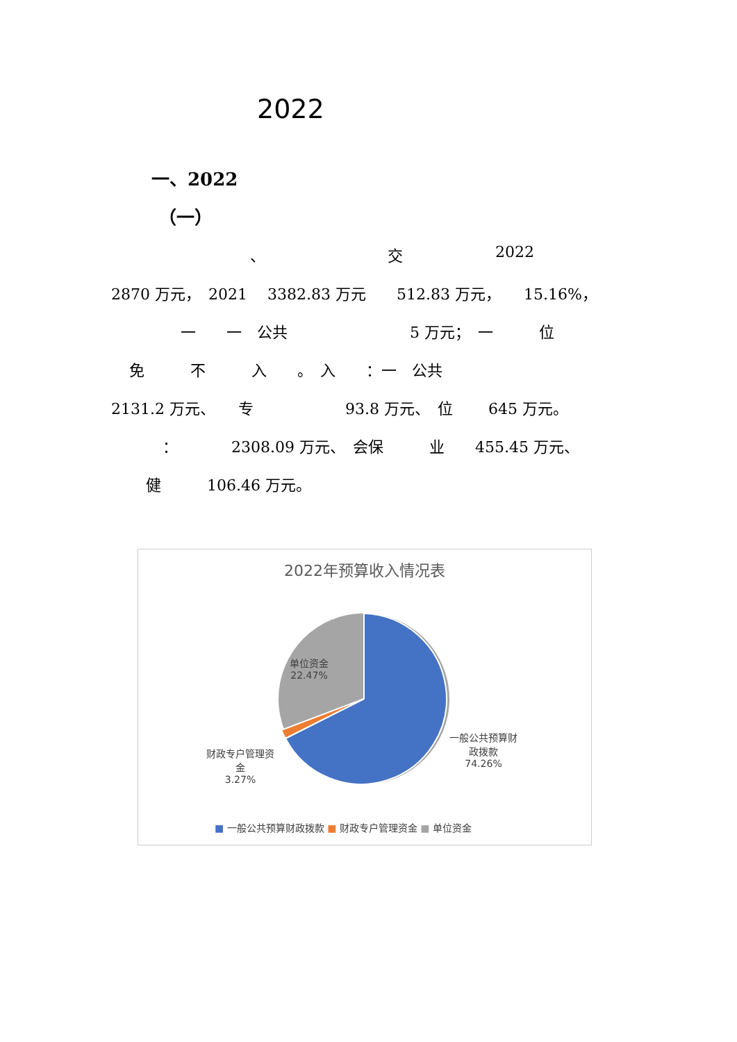2022
一、2022
（一）
、 交 2022
2870 万元，　2021　 3382.83 万元　　512.83 万元，　　15.16%，
一　　一　公共　　　　　　　　5 万元；　一　　　位
免　　　不　　　入　　。　入　　：一　公共
2131.2 万元、　　专　　　　　　93.8 万元、　位　　 645 万元。
：　　　　2308.09 万元、　会保　　　业　　455.45 万元、
健　　　106.46 万元。
2022年预算收入情况表
单位资金
22.47%
一般公共预算财
政拨款
74.26%
财政专户管理资
金
3.27%
■ 一般公共预算财政拨款 ■ 财政专户管理资金 ■ 单位资金